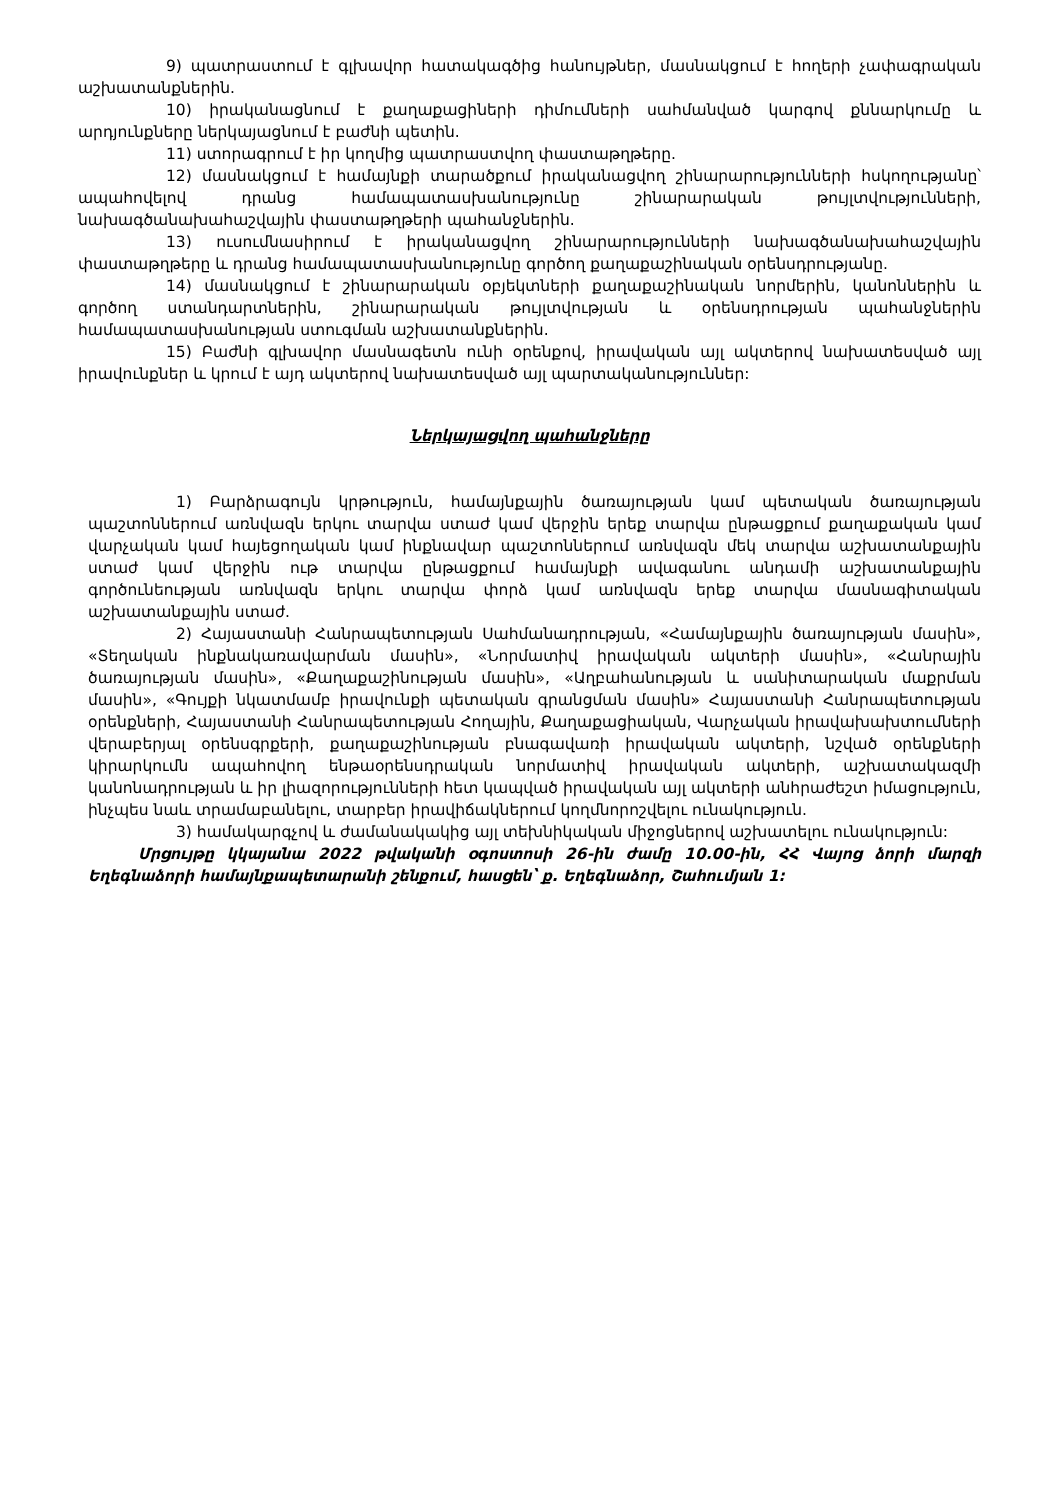9) պատրաստում է գլխավոր հատակագծից հանույթներ, մասնակցում է հողերի չափագրական աշխատանքներին.
10) իրականացնում է քաղաքացիների դիմումների սահմանված կարգով քննարկումը և արդյունքները ներկայացնում է բաժնի պետին.
11) ստորագրում է իր կողմից պատրաստվող փաստաթղթերը.
12) մասնակցում է համայնքի տարածքում իրականացվող շինարարությունների հսկողությանը՝ ապահովելով դրանց համապատասխանությունը շինարարական թույլտվությունների, նախագծանախահաշվային փաստաթղթերի պահանջներին.
13) ուսումնասիրում է իրականացվող շինարարությունների նախագծանախահաշվային փաստաթղթերը և դրանց համապատասխանությունը գործող քաղաքաշինական օրենսդրությանը.
14) մասնակցում է շինարարական օբյեկտների քաղաքաշինական նորմերին, կանոններին և գործող ստանդարտներին, շինարարական թույլտվության և օրենսդրության պահանջներին համապատասխանության ստուգման աշխատանքներին.
15) Բաժնի գլխավոր մասնագետն ունի օրենքով, իրավական այլ ակտերով նախատեսված այլ իրավունքներ և կրում է այդ ակտերով նախատեսված այլ պարտականություններ:
Ներկայացվող պահանջները
1) Բարձրագույն կրթություն, համայնքային ծառայության կամ պետական ծառայության պաշտոններում առնվազն երկու տարվա ստաժ կամ վերջին երեք տարվա ընթացքում քաղաքական կամ վարչական կամ հայեցողական կամ ինքնավար պաշտոններում առնվազն մեկ տարվա աշխատանքային ստաժ կամ վերջին ութ տարվա ընթացքում համայնքի ավագանու անդամի աշխատանքային գործունեության առնվազն երկու տարվա փորձ կամ առնվազն երեք տարվա մասնագիտական աշխատանքային ստաժ.
2) Հայաստանի Հանրապետության Սահմանադրության, «Համայնքային ծառայության մասին», «Տեղական ինքնակառավարման մասին», «Նորմատիվ իրավական ակտերի մասին», «Հանրային ծառայության մասին», «Քաղաքաշինության մասին», «Աղբահանության և սանիտարական մաքրման մասին», «Գույքի նկատմամբ իրավունքի պետական գրանցման մասին» Հայաստանի Հանրապետության օրենքների, Հայաստանի Հանրապետության Հողային, Քաղաքացիական, Վարչական իրավախախտումների վերաբերյալ օրենսգրքերի, քաղաքաշինության բնագավառի իրավական ակտերի, նշված օրենքների կիրարկումն ապահովող ենթաօրենսդրական նորմատիվ իրավական ակտերի, աշխատակազմի կանոնադրության և իր լիազորությունների հետ կապված իրավական այլ ակտերի անհրաժեշտ իմացություն, ինչպես նաև տրամաբանելու, տարբեր իրավիճակներում կողմնորոշվելու ունակություն.
3) համակարգչով և ժամանակակից այլ տեխնիկական միջոցներով աշխատելու ունակություն:
Մրցույթը կկայանա 2022 թվականի օգոստոսի 26-ին ժամը 10.00-ին, ՀՀ Վայոց ձորի մարզի Եղեգնաձորի համայնքապետարանի շենքում, հասցեն՝ ք. Եղեգնաձոր, Շահումյան 1: